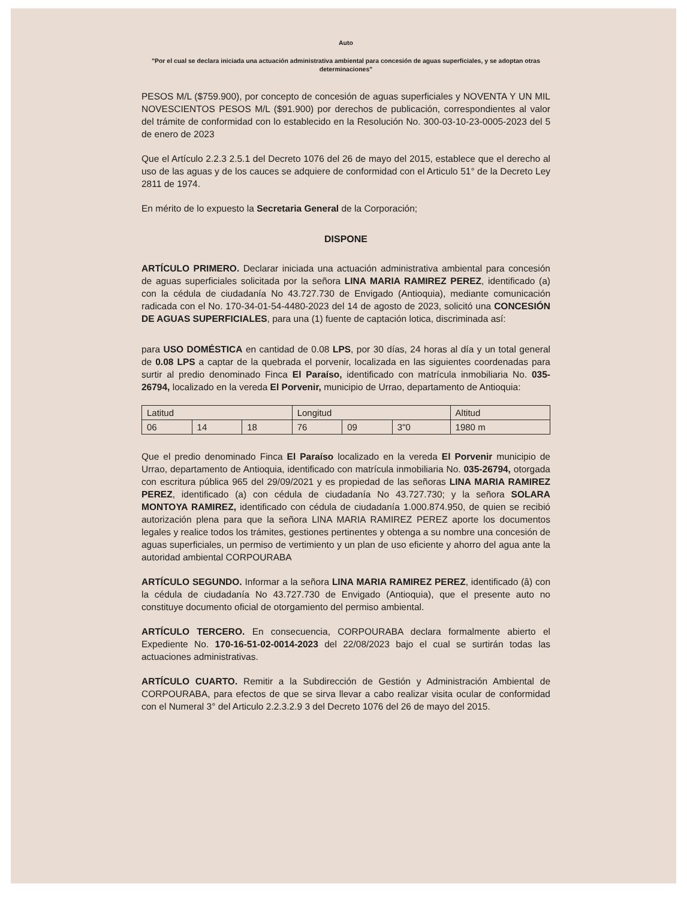Auto
"Por el cual se declara iniciada una actuación administrativa ambiental para concesión de aguas superficiales, y se adoptan otras determinaciones"
PESOS M/L ($759.900), por concepto de concesión de aguas superficiales y NOVENTA Y UN MIL NOVESCIENTOS PESOS M/L ($91.900) por derechos de publicación, correspondientes al valor del trámite de conformidad con lo establecido en la Resolución No. 300-03-10-23-0005-2023 del 5 de enero de 2023
Que el Artículo 2.2.3 2.5.1 del Decreto 1076 del 26 de mayo del 2015, establece que el derecho al uso de las aguas y de los cauces se adquiere de conformidad con el Articulo 51° de la Decreto Ley 2811 de 1974.
En mérito de lo expuesto la Secretaria General de la Corporación;
DISPONE
ARTÍCULO PRIMERO. Declarar iniciada una actuación administrativa ambiental para concesión de aguas superficiales solicitada por la señora LINA MARIA RAMIREZ PEREZ, identificado (a) con la cédula de ciudadanía No 43.727.730 de Envigado (Antioquia), mediante comunicación radicada con el No. 170-34-01-54-4480-2023 del 14 de agosto de 2023, solicitó una CONCESIÓN DE AGUAS SUPERFICIALES, para una (1) fuente de captación lotica, discriminada así:
para USO DOMÉSTICA en cantidad de 0.08 LPS, por 30 días, 24 horas al día y un total general de 0.08 LPS a captar de la quebrada el porvenir, localizada en las siguientes coordenadas para surtir al predio denominado Finca El Paraíso, identificado con matrícula inmobiliaria No. 035-26794, localizado en la vereda El Porvenir, municipio de Urrao, departamento de Antioquia:
| Latitud | | | Longitud | | | Altitud |
| 06 | 14 | 18 | 76 | 09 | 3"0 | 1980 m |
Que el predio denominado Finca El Paraíso localizado en la vereda El Porvenir municipio de Urrao, departamento de Antioquia, identificado con matrícula inmobiliaria No. 035-26794, otorgada con escritura pública 965 del 29/09/2021 y es propiedad de las señoras LINA MARIA RAMIREZ PEREZ, identificado (a) con cédula de ciudadanía No 43.727.730; y la señora SOLARA MONTOYA RAMIREZ, identificado con cédula de ciudadanía 1.000.874.950, de quien se recibió autorización plena para que la señora LINA MARIA RAMIREZ PEREZ aporte los documentos legales y realice todos los trámites, gestiones pertinentes y obtenga a su nombre una concesión de aguas superficiales, un permiso de vertimiento y un plan de uso eficiente y ahorro del agua ante la autoridad ambiental CORPOURABA
ARTÍCULO SEGUNDO. Informar a la señora LINA MARIA RAMIREZ PEREZ, identificado (â) con la cédula de ciudadanía No 43.727.730 de Envigado (Antioquia), que el presente auto no constituye documento oficial de otorgamiento del permiso ambiental.
ARTÍCULO TERCERO. En consecuencia, CORPOURABA declara formalmente abierto el Expediente No. 170-16-51-02-0014-2023 del 22/08/2023 bajo el cual se surtirán todas las actuaciones administrativas.
ARTÍCULO CUARTO. Remitir a la Subdirección de Gestión y Administración Ambiental de CORPOURABA, para efectos de que se sirva llevar a cabo realizar visita ocular de conformidad con el Numeral 3° del Articulo 2.2.3.2.9 3 del Decreto 1076 del 26 de mayo del 2015.